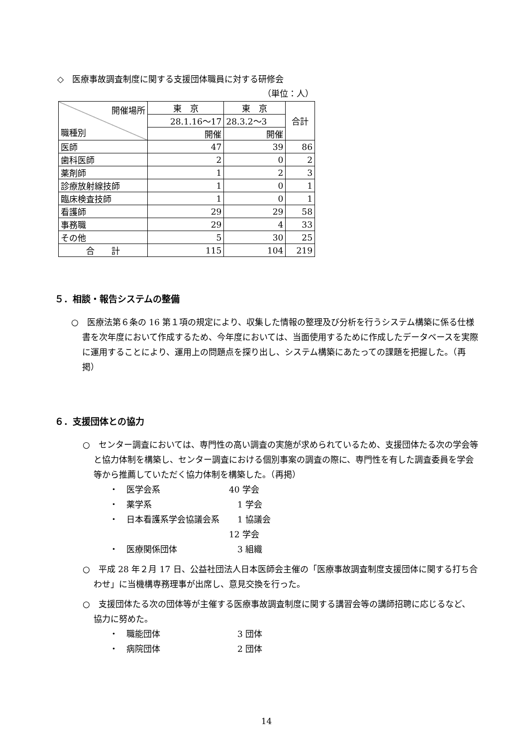◇　医療事故調査制度に関する支援団体職員に対する研修会
（単位：人）
| 開催場所 職種別 | 東 京 | 東 京 | 合計 |
| | 28.1.16〜17 | 28.3.2〜3 | |
| | 開催 | 開催 | |
| 医師 | 47 | 39 | 86 |
| 歯科医師 | 2 | 0 | 2 |
| 薬剤師 | 1 | 2 | 3 |
| 診療放射線技師 | 1 | 0 | 1 |
| 臨床検査技師 | 1 | 0 | 1 |
| 看護師 | 29 | 29 | 58 |
| 事務職 | 29 | 4 | 33 |
| その他 | 5 | 30 | 25 |
| 合 計 | 115 | 104 | 219 |
５．相談・報告システムの整備
○　医療法第６条の 16 第１項の規定により、収集した情報の整理及び分析を行うシステム構築に係る仕様書を次年度において作成するため、今年度においては、当面使用するために作成したデータベースを実際に運用することにより、運用上の問題点を探り出し、システム構築にあたっての課題を把握した。（再掲）
６．支援団体との協力
○　センター調査においては、専門性の高い調査の実施が求められているため、支援団体たる次の学会等と協力体制を構築し、センター調査における個別事案の調査の際に、専門性を有した調査委員を学会等から推薦していただく協力体制を構築した。（再掲）
・　医学会系 40 学会
・　薬学系　1 学会
・　日本看護系学会協議会系　1 協議会
12 学会
・　医療関係団体　3 組織
○　平成 28 年２月 17 日、公益社団法人日本医師会主催の「医療事故調査制度支援団体に関する打ち合わせ」に当機構専務理事が出席し、意見交換を行った。
○　支援団体たる次の団体等が主催する医療事故調査制度に関する講習会等の講師招聘に応じるなど、協力に努めた。
・　職能団体　3 団体
・　病院団体　2 団体
14